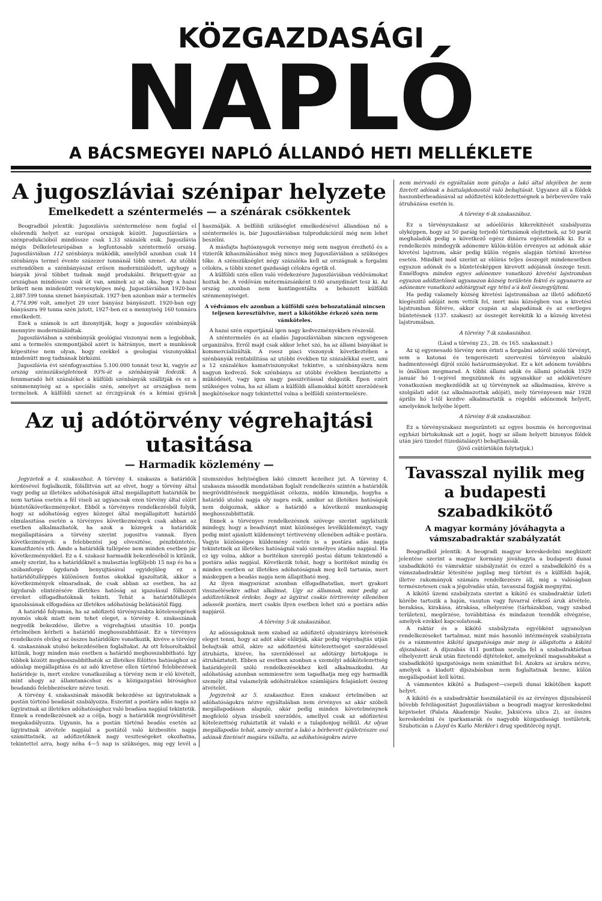KÖZGAZDASÁGI
NAPLÓ
A BÁCSMEGYEI NAPLÓ ÁLLANDÓ HETI MELLÉKLETE
A jugoszláviai szénipar helyzete
Emelkedett a széntermelés — a szénárak csökkentek
Beogradból jelentik: Jugoszlávia széntermelése nem foglal el elsőrendü helyet az európai országok között. Jugoszláviára a szénprodukcióból mindössze csak 1.33 százalék esik. Jugoszlávia mégis Délkeleteurópában a legfontosabb széntermelő ország. Jugoszláviában 112 szénbánya müködik, amelyből azonban csak 14 szénbánya termel évente százezer tonnánál több szenet. Az utóbbi esztendőben a szénbányászat erősen modernizálódott, ugyhogy a bányák jóval többet tudnak majd produkálni. Briquett-gyár az országban mindössze csak öt van, aminek az az oka, hogy a hazai brikett nem mindenütt versenyképes még. Jugoszláviában 1920-ban 2,887.599 tonna szenet bányásztak. 1927-ben azonban már a termelés 4,774.996 volt, amelyet 29 ezer bányász bányászott. 1920-ban egy bányászra 99 tonna szén jutott, 1927-ben ez a mennyiség 160 tonnára emelkedett.
Ezek a számok is azt ibzonyitják, hogy a jugoszláv szénbányák mennyire modernizálódtak.
Jugoszláviában a szénbányák geológiai viszonyai nem a legjobbak, ami a termelés szempontjából azért is hátrányos, mert a munkások képesitése nem olyan, hogy ezekkel a geologiai viszonyokkal mindenütt meg tudnának birkózni.
Jugoszlávia évi szénfogyasztása 5.100.000 tonnát tesz ki, vagyis az ország szénszükségletének 93%-át a szénbányák fedezik. A fennmaradó hét százalékot a külföldi szénbányák szállitják és ez a szénmennyiség az a speciális szén, amelyet az országban nem termelnek. A külföldi szenet az érczgyárak és a kémiai gyárak használják. A belföldi szükséglet emelkedésével állandóan nő a széntermelés is, bár Jugoszláviában tulprodukcióról még nem lehet beszélni.
A másfajta hajtóanyagok versenye még sem nagyon érezhető és a vizierők kihasználásához még nincs meg Jugoszláviában a szükséges tőke. A szénszükséglet négy százaléka kell az országnak a forgalmi célokra, a többi szenet gazdasági célokra égetik el.
A külföldi szén ellen való védekezésre Jugoszláviában védővámokat hoztak be. A védővám métermázsánként 0.60 aranydinárt tesz ki. Az ország azonban nem kontingentálta a behozott külföldi szénmennyiséget.
A védvámos elv azonban a külföldi szén behozatalánál nincsen teljesen keresztülvive, mert a kikötőkbe érkező szén nem vámköteles.
A hazai szén exportjánál igen nagy kedvezményekben részesül.
A széntermelés és az eladás Jugoszláviában nincsen egységesen organizálva. Erről majd csak akkor lehet szó, ha az állami bányákat is kommercializálták. A rossz piaci viszonyok következtében a szénbányák rentabilitása az utóbbi években tiz százalékkal esett, ami a 12 százalékos kamatviszonyokat tekintve, a szénbányákra nem nagyon kedvező. Sok szénbánya az utóbbi években beszüntette a müködését, vagy igen nagy passzivitással dolgozik. Épen ezért szükséges volna, ha az állam a külföldi államokkal kötött szerződések megkötésekor nagy tekintettel volna a belföldi széntermelésre.
Az uj adótörvény végrehajtási utasitása
— Harmadik közlemény —
Jegyzetek a 4. szakaszhoz. A törvény 4. szakasza a határidők kérdésével foglalkozik, fölállitván azt az elvet, hogy a törvény által vagy pedig az illetékes adóhatóságok által megállapitott határidők be nem tartása esetén a fél viseli az ugyancsak ezen törvény által előirt büntetőkövetkezményeket. Ebből a törvényes rendelkezésből folyik, hogy az adóhatóság egyes közegei által megállapitott határidő elmulasztása esetén a törvényes következmények csak abban az esetben alkalmazhatók, ha azok a közegek a határidők megállapitására a törvény szerint jogositva vannak. Ilyen következmények: a felebbezési jog elvesztése, pénzbüntetés, kamatfizetés sth. Ámde a határidők tullépése nem minden esetben jár következményekkel. Ez a 4. szakasz harmadik bekezdéséből is kitünik, amely szerint, ha a határidőknél a mulasztás legföljebb 15 nap és ha a szóbanforgó ügydarab benyujtásával egyidejüleg ez a határidőtulléppés különösen fontos okokkal igazoltatik, akkor a következmények elmaradnak, de csak abban az esetben, ha az ügydarab elintézésére illetékes hatóság az igazolásul fölhozott érveket elfogadhatóknak tekinti. Tehát a határidőtullépés igazolásának elfogadása az illetékes adóhatóság belátásától függ.
A határidő folyamán, ha az adófizető törvényszabta kötelességének nyomós okok miatt nem tehet eleget, a törvény 4. szakaszának negyedik bekezdése, illetve a végrehajtási utasitás 10. pontja értelmében kérheti a határidő meghosszabbitását. Ez a törvényes rendelkezés elvileg az összes határidőkre vonatkozik, kivéve a törvény 4. szakaszának utolsó bekezdésében foglaltakat. Az ott felsoroltakból kitünik, hogy minden más esetben a határidő meghosszabbitható. Igy többek között meghosszabbithatók az illetékes fölöttes hatósághoz az adóalap megállapitása és az adó kivetése ellen történő felebbezések határideje is, mert ezekre vonatkozólag a törvény nem ir elő kivételt, mint ahogy az államtanácshoz és a közigazgatási birósághoz beadandó felebbezésekre nézve teszi.
A törvény 4. szakaszának második bekezdése az ügyiratoknak a postán történő beadását szabályozza. Eszerint a postára adás napja az ügyiratnak az illetékes adóhatósághoz való beadása napjául tekintetik. Ennek a rendelkezésnek az a célja, hogy a határidők megrövidítését megakadályozza. Ugyanis, ha a postán történő beadás esetén az ügyiratnak átvétele napjául a postától való kézbesités napja számittatnék, az adófizetőknek nagy veszteségeket okozhatna, tekintettel arra, hogy néha 4—5 nap is szükséges, mig egy levél a szomszédos helyiségben lakó cimzett kezeihez jut. A törvény 4. szakasza második mondatában foglalt rendelkezés szintén a határidők megrövidítésének meggátlását célozza, midőn kimondja, hogyha a határidő utolsó napja oly napra esik, amikor az illetékes hatóságok nem dolgoznak, akkor a határidő a következő munkanapig meghosszabbittatik.
Ennek a törvényes rendelkezésnek szövege szerint ugylátszik mindegy, hogy a beadványt mint közönséges levélküldeményt, vagy pedig mint ajánlott küldeményt tértivevény ellenében adták-e postára. Vagyis közönséges küldemény esetén is a postára adás napja tekintetnék az illetékes hatóságnál való személyes átadás napjául. Ha ez igy volna, akkor a boritékon szereplő postai dátum tekintendő a postára adás napjául. Következik tehát, hogy a boritékot mindig és minden esetben az illetékes adóhatóságnak meg kell tartania, mert máskeppen a beadás napja nem állapitható meg.
Az ilyen magyarázat azonban elfogadhatatlan, mert gyakori visszaélésekre adhat alkalmat. Ugy az államnak, mint pedig az adófizetőknek érdeke, hogy az ügyirat csakis tértivevény ellenében adassék postára, mert csakis ilyen esetben lehet szó a postára adás napjáról.
A törvény 5-ik szakaszához.
Az adósságoknak nem szabad az adófizető olyanirányu kérésének eleget tenni, hogy az adót akár előirják, akár pedig végrehajtás utján behajtsák attól, akire az adófizetési kötelezettséget szerződéssel átruházta, kivéve, ha szerződéssel az adótárgy birtokjoga is átruháztatott. Ebben az esetben azonban a személyi adókötelezettség határidejéről szóló rendelkezésekhez kell alkalmazkodni. Az adóhatóság azonban semmiesetre sem tagadhatja meg egy harmadik személy által valamelyik adóhátralékos számlájára felajánlott összeg átvételét.
Jegyzetek az 5. szakaszhoz. Ezen szakasz értelmében az adóhatóságokra nézve egyáltalában nem érvényes az akár szóbeli megállapodáson alapuló, akár pedig minden követelménynek megfelelő olyan irásbeli szerződés, amellyel csak az adófizetési kötelezettség ruháztatik át valaki e a tulajdonjog nélkül. Az olyan megállapodás tehát, amely szerint a lakó a bérbevett épületrészre eső adónak fizetését magára vállalta, az adóhatóságokra nézve
nem mérvadó és egyáltalán nem gátolja a lakó által idejében be nem fizetett adónak a háztulajdonostól való behajtását. Ugyanez áll a földek haszonbérbeadásával az adófizetési kötelezettségnek a bérbevevőre való átruházása esetén is.
A törvény 6-ik szakaszához.
Ez a törvényszakasz az adóelőirás kikerekitését szabályozza olyképpen, hogy az 50 paráig terjedő törtszámok elejtetnek, az 50 parát meghaladók pedig a következő egész dinárra egészitendők ki. Ez a rendelkezés mindegyik adónemre külön-külön érvényes az adónak akár kivetési lajstrom, akár pedig külön végzés alapján történő kivetése esetén. Mindkét mód szerint az előirás teljes összegét mindenesetben egyazon adónak és a büntetésképpen kirovott adójának összege teszi. Ennélfogva minden egyes adónemre vonatkozó kivetési lajstromban egyazon adófizetőnek ugyanazon község területén fekvő és ugyanarra az adónemre vonatkozó adótárgyait egy tétel a'á kell összegyüjteni.
Ha pedig valamely község kivetési lajstromában az illető adófizető kiegészitő adóját nem vették fel, mert más községben van a kivetési lajstromban fölvéve, akkor csupán az alapadónak és az esetleges büntetésnek (137. szakasz) az összegét kerekitik ki a község kivetési lajstromában.
A törvény 7-ik szakaszához.
(Lásd a törvény 23., 28. és 165. szakaszait.)
Az uj egyenesadó törvény nem érinti a forgalmi adóról szóló törvényt, sem a katonai és tengerészeti szervezési törvényen alakuló hadmentességi dijról szóló határozmányokat. Ez a két adónem továbbra is önállóan megmarad. A többi állami adók és állami pótadók 1929 január hó 1-sejével megszünnek és ugyanakkor az adókivetésre vonatkozóan megkezdődik az uj törvénynek az alkalmazása, kivéve a szolgálati adót (az alkalmazottak adóját), mely törvényesen már 1928 április hó 1-től kezdve alkalmaztatik a régebbi adónemek helyett, amelyeknek helyébe lépett.
A törvény 8-ik szakaszához.
Ez a törvényszakasz megszünteti az egyes bosznia és hercegovinai egyházi birtokoknak azt a jogát, hogy az állam helyett bizonyos földek után járó tizedet (tizedátalányt) behajthassák.
(Jövő csütörtökön folytatjuk.)
Tavasszal nyilik meg a budapesti szabadkikötő
A magyar kormány jóváhagyta a vámszabadraktár szabályzatát
Beogradból jelentik: A beogradi magyar kereskedelmi megbizott jelentése szerint a magyar kormány jóváhagyta a budapesti dunai szabadkikötő és vámraktár szabályzatát és ezzel a szabadkikötő és a vámszabadraktár létesitése jogilag meg történt és a külföldi hajók, illetve rakományok számára rendelkezésre áll, mig a valóságban természetesen csak a jégolvadás után, tavasszal fogják megnyitni.
A kikötő üzemi szabályzata szerint a kikötő és szabadraktár üzleti körébe tartozik a hajón, vasuton vagy fuvarral érkező áruk átvétele, berakása, kirakása, átrakása, elhelyezése (tárházakban, vagy szabad területen), megőrzése, továbbitása és mindazon teendők elvégzése, amelyek ezekkel kapcsolatosak.
A raktár és a kikötő szabályzata egyébként ugyanolyan rendelkezéseket tartalmaz, mint más hasonló intézmények szabályzata és a vámmentes kikötő igazgatósága már meg is állapitotta a kikötő dijszabását. A dijszabás 411 pontban sorolja fel a szabadraktárban elhelyezett áruk után fizetendő dijtételeket, amelyeknél magasabbakat a szabadkikötő igazgatósága nem számithat fel. Azokra az árukra nézve, amelyek a kiadott dijszabásban nem foglaltatnak benne, külön megállapodást kell kötni.
A vámmentes kikötő a Budapest—csepeli dunai kikötőben kapott helyet.
A kikötő és a szabadraktár használatáról és az érvényes dijszabásról bővebb felvilágositást Jugoszláviában a beogradi magyar kereskedelmi képviselet (Palata Akademije Nauke, Jaksićeva ulica 2), az összes kereskedelmi és iparkamarák és nagyobb közgazdasági testületek, Szuboticán a Lloyd és Karlo Merkler i drug speditőrcég nyujt.